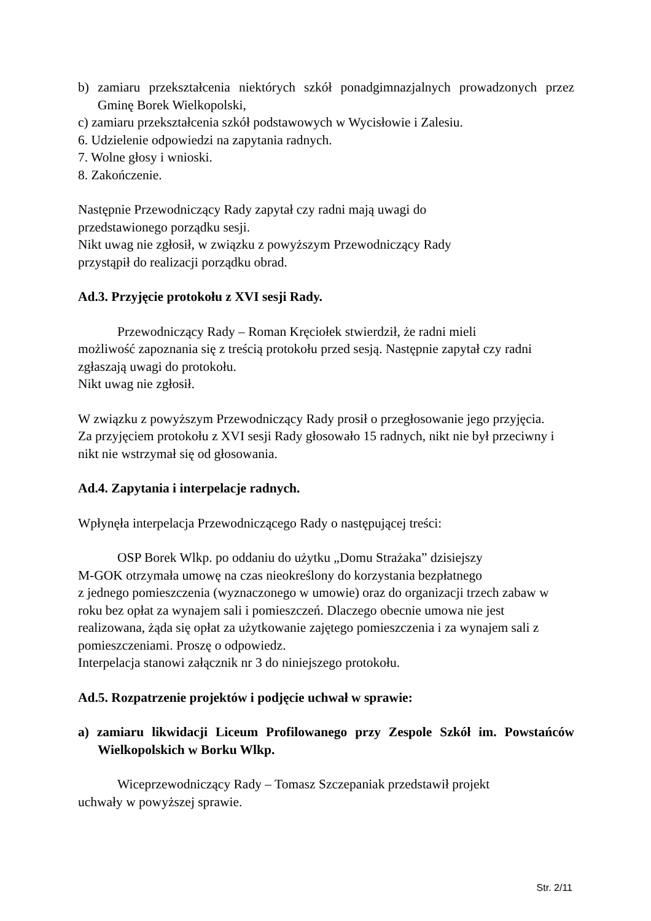b) zamiaru przekształcenia niektórych szkół ponadgimnazjalnych prowadzonych przez Gminę Borek Wielkopolski,
c) zamiaru przekształcenia szkół podstawowych w Wycisłowie i Zalesiu.
6. Udzielenie odpowiedzi na zapytania radnych.
7. Wolne głosy i wnioski.
8. Zakończenie.
Następnie Przewodniczący Rady zapytał czy radni mają uwagi do
przedstawionego porządku sesji.
Nikt uwag nie zgłosił, w związku z powyższym Przewodniczący Rady
przystąpił do realizacji porządku obrad.
Ad.3. Przyjęcie protokołu z XVI sesji Rady.
Przewodniczący Rady – Roman Kręciołek stwierdził, że radni mieli
możliwość zapoznania się z treścią protokołu przed sesją. Następnie zapytał czy radni zgłaszają uwagi do protokołu.
Nikt uwag nie zgłosił.
W związku z powyższym Przewodniczący Rady prosił o przegłosowanie jego przyjęcia.
Za przyjęciem protokołu z XVI sesji Rady głosowało 15 radnych, nikt nie był przeciwny i nikt nie wstrzymał się od głosowania.
Ad.4. Zapytania i interpelacje radnych.
Wpłynęła interpelacja Przewodniczącego Rady o następującej treści:
OSP Borek Wlkp. po oddaniu do użytku „Domu Strażaka” dzisiejszy
M-GOK otrzymała umowę na czas nieokreślony do korzystania bezpłatnego
z jednego pomieszczenia (wyznaczonego w umowie) oraz do organizacji trzech zabaw w roku bez opłat za wynajem sali i pomieszczeń. Dlaczego obecnie umowa nie jest realizowana, żąda się opłat za użytkowanie zajętego pomieszczenia i za wynajem sali z pomieszczeniami. Proszę o odpowiedz.
Interpelacja stanowi załącznik nr 3 do niniejszego protokołu.
Ad.5. Rozpatrzenie projektów i podjęcie uchwał w sprawie:
a) zamiaru likwidacji Liceum Profilowanego przy Zespole Szkół im. Powstańców Wielkopolskich w Borku Wlkp.
Wiceprzewodniczący Rady – Tomasz Szczepaniak przedstawił projekt
uchwały w powyższej sprawie.
Str. 2/11